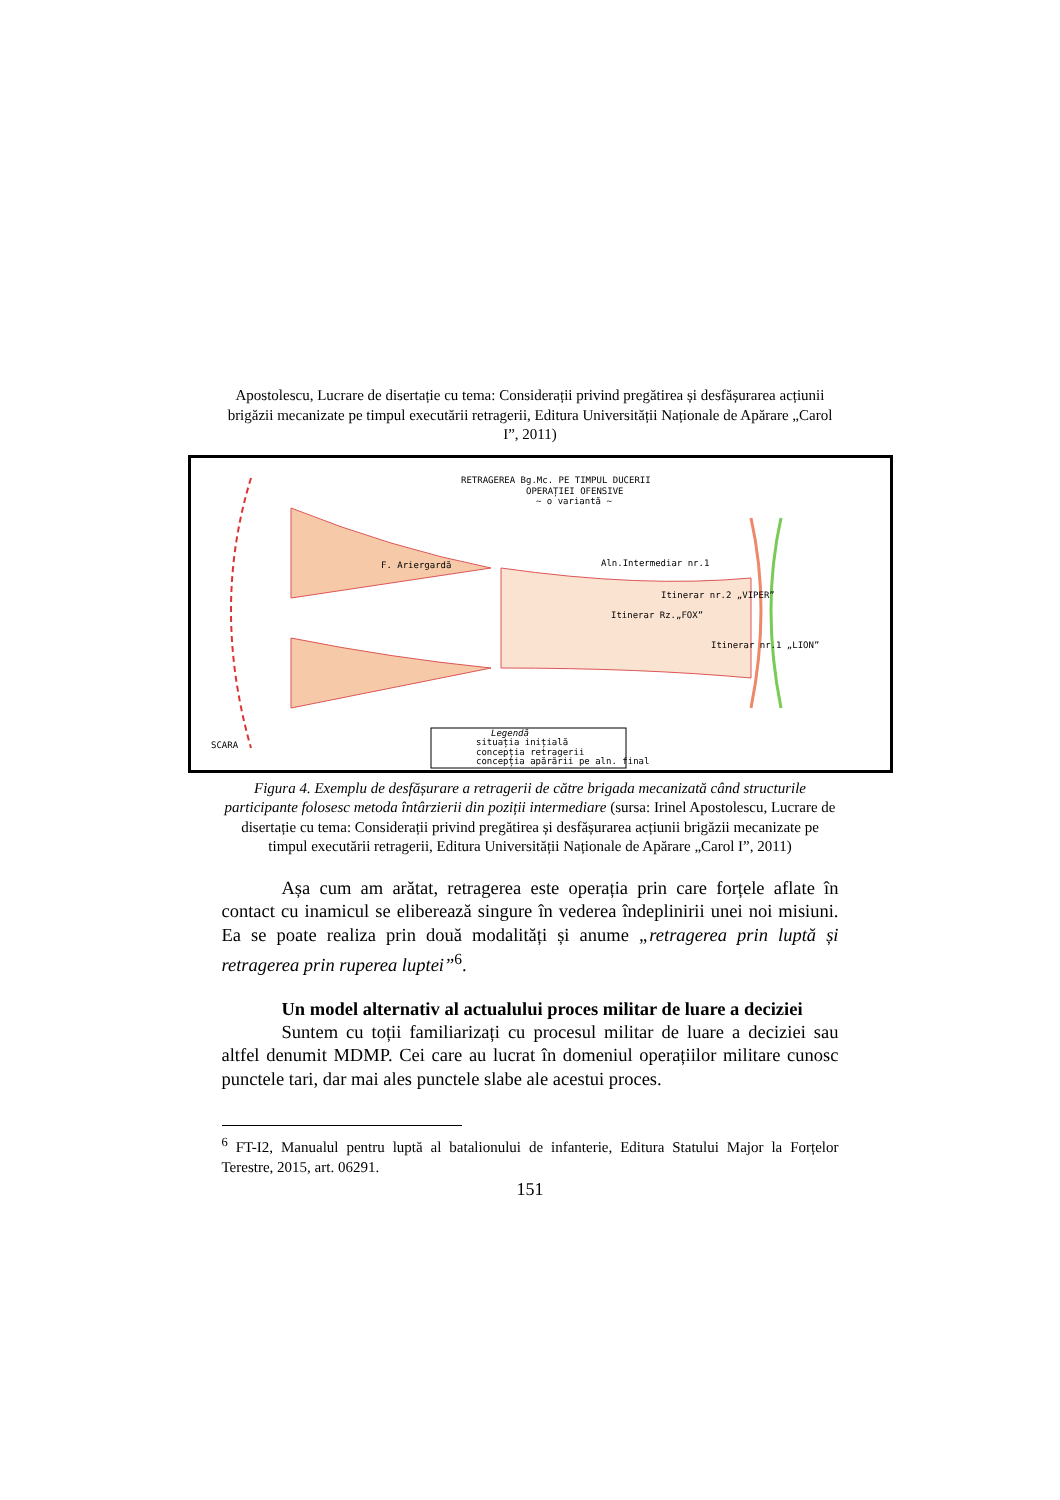Apostolescu, Lucrare de disertație cu tema: Considerații privind pregătirea și desfășurarea acțiunii brigăzii mecanizate pe timpul executării retragerii, Editura Universității Naționale de Apărare „Carol I”, 2011)
RETRAGEREA Bg.Mc. PE TIMPUL DUCERII
OPERAȚIEI OFENSIVE
~ o variantă ~
Aln.Intermediar nr.1
Itinerar nr.2 „VIPER”
Itinerar Rz.„FOX”
Itinerar nr.1 „LION”
F. Ariergardă
SCARA
Legendă
situația inițială
concepția retragerii
concepția apărării pe aln. final
Figura 4. Exemplu de desfășurare a retragerii de către brigada mecanizată când structurile participante folosesc metoda întârzierii din poziții intermediare (sursa: Irinel Apostolescu, Lucrare de disertație cu tema: Considerații privind pregătirea și desfășurarea acțiunii brigăzii mecanizate pe timpul executării retragerii, Editura Universității Naționale de Apărare „Carol I”, 2011)
Așa cum am arătat, retragerea este operația prin care forțele aflate în contact cu inamicul se eliberează singure în vederea îndeplinirii unei noi misiuni. Ea se poate realiza prin două modalități și anume „retragerea prin luptă și retragerea prin ruperea luptei”<sup>6</sup>.
Un model alternativ al actualului proces militar de luare a deciziei
Suntem cu toții familiarizați cu procesul militar de luare a deciziei sau altfel denumit MDMP. Cei care au lucrat în domeniul operațiilor militare cunosc punctele tari, dar mai ales punctele slabe ale acestui proces.
<sup>6</sup> FT-I2, Manualul pentru luptă al batalionului de infanterie, Editura Statului Major la Forțelor Terestre, 2015, art. 06291.
151